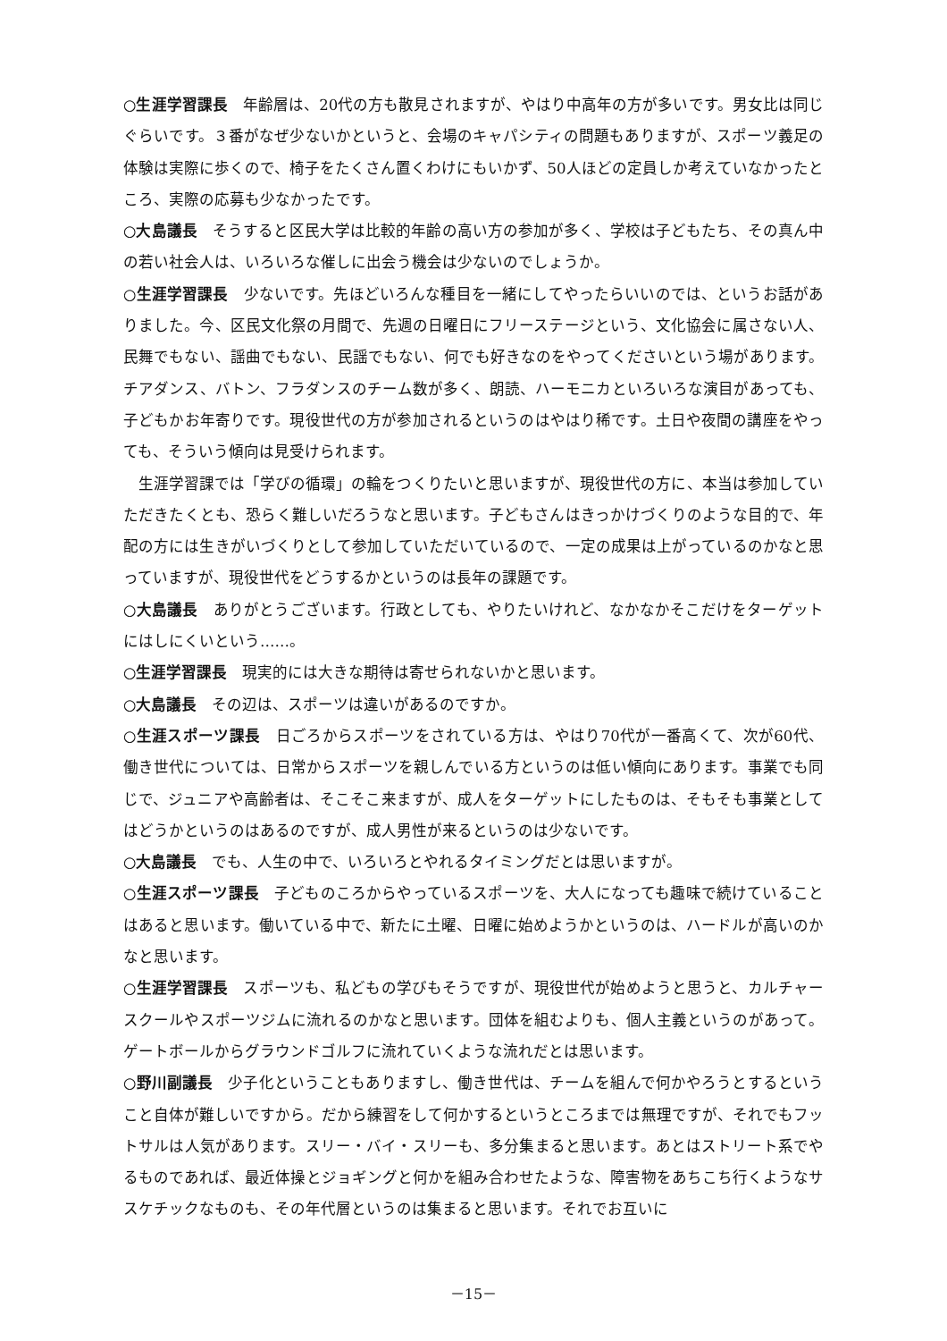○生涯学習課長　年齢層は、20代の方も散見されますが、やはり中高年の方が多いです。男女比は同じぐらいです。３番がなぜ少ないかというと、会場のキャパシティの問題もありますが、スポーツ義足の体験は実際に歩くので、椅子をたくさん置くわけにもいかず、50人ほどの定員しか考えていなかったところ、実際の応募も少なかったです。
○大島議長　そうすると区民大学は比較的年齢の高い方の参加が多く、学校は子どもたち、その真ん中の若い社会人は、いろいろな催しに出会う機会は少ないのでしょうか。
○生涯学習課長　少ないです。先ほどいろんな種目を一緒にしてやったらいいのでは、というお話がありました。今、区民文化祭の月間で、先週の日曜日にフリーステージという、文化協会に属さない人、民舞でもない、謡曲でもない、民謡でもない、何でも好きなのをやってくださいという場があります。チアダンス、バトン、フラダンスのチーム数が多く、朗読、ハーモニカといろいろな演目があっても、子どもかお年寄りです。現役世代の方が参加されるというのはやはり稀です。土日や夜間の講座をやっても、そういう傾向は見受けられます。
生涯学習課では「学びの循環」の輪をつくりたいと思いますが、現役世代の方に、本当は参加していただきたくとも、恐らく難しいだろうなと思います。子どもさんはきっかけづくりのような目的で、年配の方には生きがいづくりとして参加していただいているので、一定の成果は上がっているのかなと思っていますが、現役世代をどうするかというのは長年の課題です。
○大島議長　ありがとうございます。行政としても、やりたいけれど、なかなかそこだけをターゲットにはしにくいという……。
○生涯学習課長　現実的には大きな期待は寄せられないかと思います。
○大島議長　その辺は、スポーツは違いがあるのですか。
○生涯スポーツ課長　日ごろからスポーツをされている方は、やはり70代が一番高くて、次が60代、働き世代については、日常からスポーツを親しんでいる方というのは低い傾向にあります。事業でも同じで、ジュニアや高齢者は、そこそこ来ますが、成人をターゲットにしたものは、そもそも事業としてはどうかというのはあるのですが、成人男性が来るというのは少ないです。
○大島議長　でも、人生の中で、いろいろとやれるタイミングだとは思いますが。
○生涯スポーツ課長　子どものころからやっているスポーツを、大人になっても趣味で続けていることはあると思います。働いている中で、新たに土曜、日曜に始めようかというのは、ハードルが高いのかなと思います。
○生涯学習課長　スポーツも、私どもの学びもそうですが、現役世代が始めようと思うと、カルチャースクールやスポーツジムに流れるのかなと思います。団体を組むよりも、個人主義というのがあって。ゲートボールからグラウンドゴルフに流れていくような流れだとは思います。
○野川副議長　少子化ということもありますし、働き世代は、チームを組んで何かやろうとするということ自体が難しいですから。だから練習をして何かするというところまでは無理ですが、それでもフットサルは人気があります。スリー・バイ・スリーも、多分集まると思います。あとはストリート系でやるものであれば、最近体操とジョギングと何かを組み合わせたような、障害物をあちこち行くようなサスケチックなものも、その年代層というのは集まると思います。それでお互いに
－15－